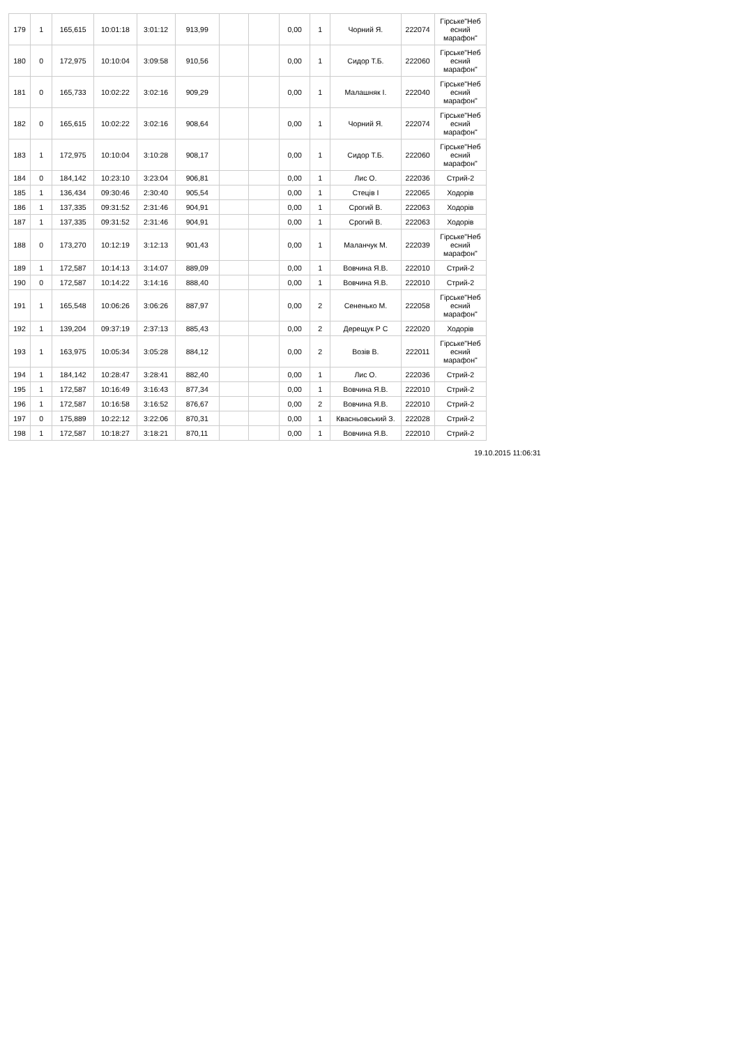| 179 | 1 | 165,615 | 10:01:18 | 3:01:12 | 913,99 | | | 0,00 | 1 | Чорний Я. | 222074 | Гірське"Неб есний марафон" |
| 180 | 0 | 172,975 | 10:10:04 | 3:09:58 | 910,56 | | | 0,00 | 1 | Сидор Т.Б. | 222060 | Гірське"Неб есний марафон" |
| 181 | 0 | 165,733 | 10:02:22 | 3:02:16 | 909,29 | | | 0,00 | 1 | Малашняк І. | 222040 | Гірське"Неб есний марафон" |
| 182 | 0 | 165,615 | 10:02:22 | 3:02:16 | 908,64 | | | 0,00 | 1 | Чорний Я. | 222074 | Гірське"Неб есний марафон" |
| 183 | 1 | 172,975 | 10:10:04 | 3:10:28 | 908,17 | | | 0,00 | 1 | Сидор Т.Б. | 222060 | Гірське"Неб есний марафон" |
| 184 | 0 | 184,142 | 10:23:10 | 3:23:04 | 906,81 | | | 0,00 | 1 | Лис О. | 222036 | Стрий-2 |
| 185 | 1 | 136,434 | 09:30:46 | 2:30:40 | 905,54 | | | 0,00 | 1 | Стеців І | 222065 | Ходорів |
| 186 | 1 | 137,335 | 09:31:52 | 2:31:46 | 904,91 | | | 0,00 | 1 | Срогий В. | 222063 | Ходорів |
| 187 | 1 | 137,335 | 09:31:52 | 2:31:46 | 904,91 | | | 0,00 | 1 | Срогий В. | 222063 | Ходорів |
| 188 | 0 | 173,270 | 10:12:19 | 3:12:13 | 901,43 | | | 0,00 | 1 | Маланчук М. | 222039 | Гірське"Неб есний марафон" |
| 189 | 1 | 172,587 | 10:14:13 | 3:14:07 | 889,09 | | | 0,00 | 1 | Вовчина Я.В. | 222010 | Стрий-2 |
| 190 | 0 | 172,587 | 10:14:22 | 3:14:16 | 888,40 | | | 0,00 | 1 | Вовчина Я.В. | 222010 | Стрий-2 |
| 191 | 1 | 165,548 | 10:06:26 | 3:06:26 | 887,97 | | | 0,00 | 2 | Сененько М. | 222058 | Гірське"Неб есний марафон" |
| 192 | 1 | 139,204 | 09:37:19 | 2:37:13 | 885,43 | | | 0,00 | 2 | Дерещук Р С | 222020 | Ходорів |
| 193 | 1 | 163,975 | 10:05:34 | 3:05:28 | 884,12 | | | 0,00 | 2 | Возів В. | 222011 | Гірське"Неб есний марафон" |
| 194 | 1 | 184,142 | 10:28:47 | 3:28:41 | 882,40 | | | 0,00 | 1 | Лис О. | 222036 | Стрий-2 |
| 195 | 1 | 172,587 | 10:16:49 | 3:16:43 | 877,34 | | | 0,00 | 1 | Вовчина Я.В. | 222010 | Стрий-2 |
| 196 | 1 | 172,587 | 10:16:58 | 3:16:52 | 876,67 | | | 0,00 | 2 | Вовчина Я.В. | 222010 | Стрий-2 |
| 197 | 0 | 175,889 | 10:22:12 | 3:22:06 | 870,31 | | | 0,00 | 1 | Квасньовський З. | 222028 | Стрий-2 |
| 198 | 1 | 172,587 | 10:18:27 | 3:18:21 | 870,11 | | | 0,00 | 1 | Вовчина Я.В. | 222010 | Стрий-2 |
19.10.2015 11:06:31